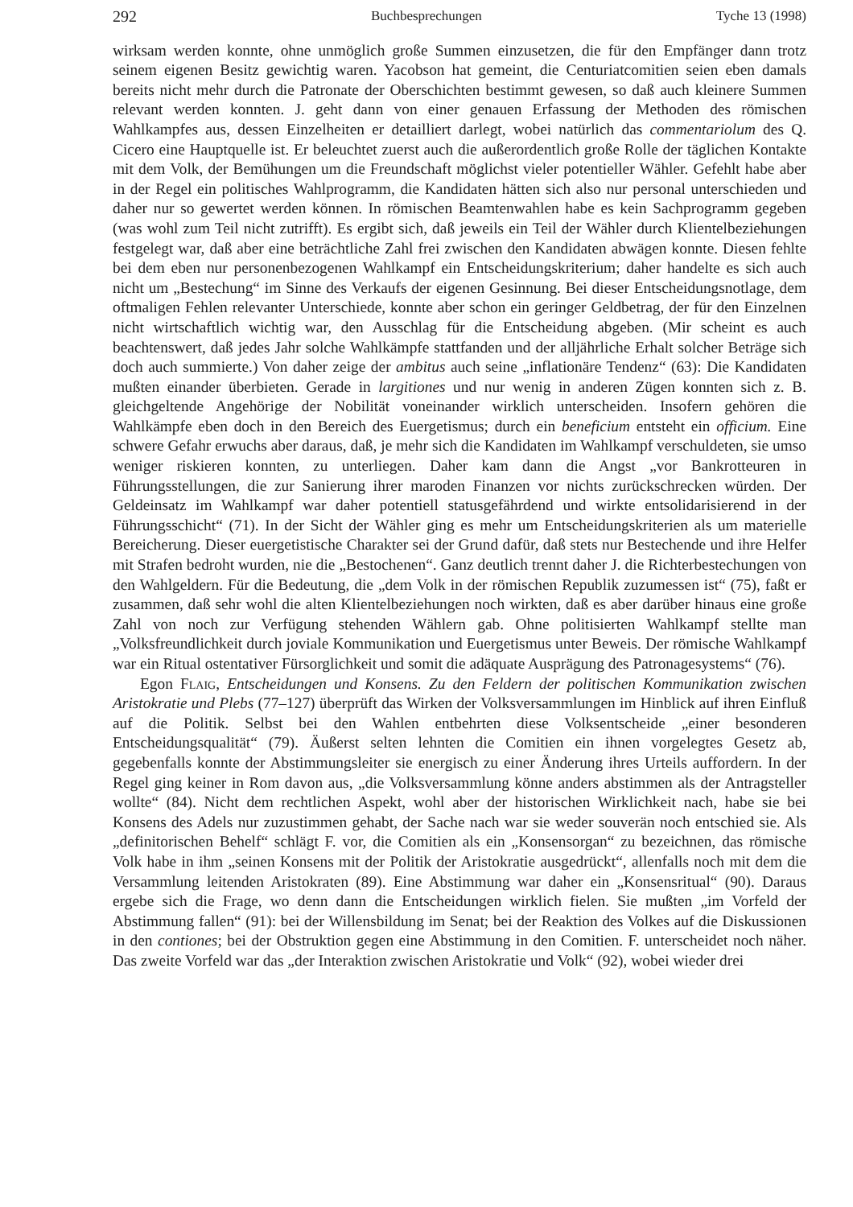292 Buchbesprechungen Tyche 13 (1998)
wirksam werden konnte, ohne unmöglich große Summen einzusetzen, die für den Empfänger dann trotz seinem eigenen Besitz gewichtig waren. Yacobson hat gemeint, die Centuriatcomitien seien eben damals bereits nicht mehr durch die Patronate der Oberschichten bestimmt gewesen, so daß auch kleinere Summen relevant werden konnten. J. geht dann von einer genauen Erfassung der Methoden des römischen Wahlkampfes aus, dessen Einzelheiten er detailliert darlegt, wobei natürlich das commentariolum des Q. Cicero eine Hauptquelle ist. Er beleuchtet zuerst auch die außerordentlich große Rolle der täglichen Kontakte mit dem Volk, der Bemühungen um die Freundschaft möglichst vieler potentieller Wähler. Gefehlt habe aber in der Regel ein politisches Wahlprogramm, die Kandidaten hätten sich also nur personal unterschieden und daher nur so gewertet werden können. In römischen Beamtenwahlen habe es kein Sachprogramm gegeben (was wohl zum Teil nicht zutrifft). Es ergibt sich, daß jeweils ein Teil der Wähler durch Klientelbeziehungen festgelegt war, daß aber eine beträchtliche Zahl frei zwischen den Kandidaten abwägen konnte. Diesen fehlte bei dem eben nur personenbezogenen Wahlkampf ein Entscheidungskriterium; daher handelte es sich auch nicht um „Bestechung“ im Sinne des Verkaufs der eigenen Gesinnung. Bei dieser Entscheidungsnotlage, dem oftmaligen Fehlen relevanter Unterschiede, konnte aber schon ein geringer Geldbetrag, der für den Einzelnen nicht wirtschaftlich wichtig war, den Ausschlag für die Entscheidung abgeben. (Mir scheint es auch beachtenswert, daß jedes Jahr solche Wahlkämpfe stattfanden und der alljährliche Erhalt solcher Beträge sich doch auch summierte.) Von daher zeige der ambitus auch seine „inflationäre Tendenz“ (63): Die Kandidaten mußten einander überbieten. Gerade in largitiones und nur wenig in anderen Zügen konnten sich z. B. gleichgeltende Angehörige der Nobilität voneinander wirklich unterscheiden. Insofern gehören die Wahlkämpfe eben doch in den Bereich des Euergetismus; durch ein beneficium entsteht ein officium. Eine schwere Gefahr erwuchs aber daraus, daß, je mehr sich die Kandidaten im Wahlkampf verschuldeten, sie umso weniger riskieren konnten, zu unterliegen. Daher kam dann die Angst „vor Bankrotteuren in Führungsstellungen, die zur Sanierung ihrer maroden Finanzen vor nichts zurückschrecken würden. Der Geldeinsatz im Wahlkampf war daher potentiell statusgefährdend und wirkte entsolidarisierend in der Führungsschicht“ (71). In der Sicht der Wähler ging es mehr um Entscheidungskriterien als um materielle Bereicherung. Dieser euergetistische Charakter sei der Grund dafür, daß stets nur Bestechende und ihre Helfer mit Strafen bedroht wurden, nie die „Bestochenen“. Ganz deutlich trennt daher J. die Richterbestechungen von den Wahlgeldern. Für die Bedeutung, die „dem Volk in der römischen Republik zuzumessen ist“ (75), faßt er zusammen, daß sehr wohl die alten Klientelbeziehungen noch wirkten, daß es aber darüber hinaus eine große Zahl von noch zur Verfügung stehenden Wählern gab. Ohne politisierten Wahlkampf stellte man „Volksfreundlichkeit durch joviale Kommunikation und Euergetismus unter Beweis. Der römische Wahlkampf war ein Ritual ostentativer Fürsorglichkeit und somit die adäquate Ausprägung des Patronagesystems“ (76).
Egon Flaig, Entscheidungen und Konsens. Zu den Feldern der politischen Kommunikation zwischen Aristokratie und Plebs (77–127) überprüft das Wirken der Volksversammlungen im Hinblick auf ihren Einfluß auf die Politik. Selbst bei den Wahlen entbehrten diese Volksentscheide „einer besonderen Entscheidungsqualität“ (79). Äußerst selten lehnten die Comitien ein ihnen vorgelegtes Gesetz ab, gegebenfalls konnte der Abstimmungsleiter sie energisch zu einer Änderung ihres Urteils auffordern. In der Regel ging keiner in Rom davon aus, „die Volksversammlung könne anders abstimmen als der Antragsteller wollte“ (84). Nicht dem rechtlichen Aspekt, wohl aber der historischen Wirklichkeit nach, habe sie bei Konsens des Adels nur zuzustimmen gehabt, der Sache nach war sie weder souverän noch entschied sie. Als „definitorischen Behelf“ schlägt F. vor, die Comitien als ein „Konsensorgan“ zu bezeichnen, das römische Volk habe in ihm „seinen Konsens mit der Politik der Aristokratie ausgedrückt“, allenfalls noch mit dem die Versammlung leitenden Aristokraten (89). Eine Abstimmung war daher ein „Konsensritual“ (90). Daraus ergebe sich die Frage, wo denn dann die Entscheidungen wirklich fielen. Sie mußten „im Vorfeld der Abstimmung fallen“ (91): bei der Willensbildung im Senat; bei der Reaktion des Volkes auf die Diskussionen in den contiones; bei der Obstruktion gegen eine Abstimmung in den Comitien. F. unterscheidet noch näher. Das zweite Vorfeld war das „der Interaktion zwischen Aristokratie und Volk“ (92), wobei wieder drei